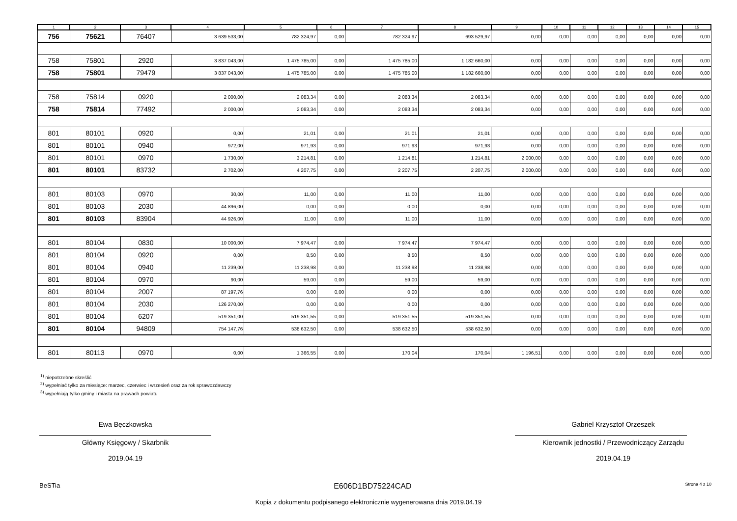| 1 | 2 | 3 | 4 | 5 | 6 | 7 | 8 | 9 | 10 | 11 | 12 | 13 | 14 | 15 |
| --- | --- | --- | --- | --- | --- | --- | --- | --- | --- | --- | --- | --- | --- | --- |
| 756 | 75621 | 76407 | 3 639 533,00 | 782 324,97 | 0,00 | 782 324,97 | 693 529,97 | 0,00 | 0,00 | 0,00 | 0,00 | 0,00 | 0,00 | 0,00 |
| 758 | 75801 | 2920 | 3 837 043,00 | 1 475 785,00 | 0,00 | 1 475 785,00 | 1 182 660,00 | 0,00 | 0,00 | 0,00 | 0,00 | 0,00 | 0,00 | 0,00 |
| 758 | 75801 | 79479 | 3 837 043,00 | 1 475 785,00 | 0,00 | 1 475 785,00 | 1 182 660,00 | 0,00 | 0,00 | 0,00 | 0,00 | 0,00 | 0,00 | 0,00 |
| 758 | 75814 | 0920 | 2 000,00 | 2 083,34 | 0,00 | 2 083,34 | 2 083,34 | 0,00 | 0,00 | 0,00 | 0,00 | 0,00 | 0,00 | 0,00 |
| 758 | 75814 | 77492 | 2 000,00 | 2 083,34 | 0,00 | 2 083,34 | 2 083,34 | 0,00 | 0,00 | 0,00 | 0,00 | 0,00 | 0,00 | 0,00 |
| 801 | 80101 | 0920 | 0,00 | 21,01 | 0,00 | 21,01 | 21,01 | 0,00 | 0,00 | 0,00 | 0,00 | 0,00 | 0,00 | 0,00 |
| 801 | 80101 | 0940 | 972,00 | 971,93 | 0,00 | 971,93 | 971,93 | 0,00 | 0,00 | 0,00 | 0,00 | 0,00 | 0,00 | 0,00 |
| 801 | 80101 | 0970 | 1 730,00 | 3 214,81 | 0,00 | 1 214,81 | 1 214,81 | 2 000,00 | 0,00 | 0,00 | 0,00 | 0,00 | 0,00 | 0,00 |
| 801 | 80101 | 83732 | 2 702,00 | 4 207,75 | 0,00 | 2 207,75 | 2 207,75 | 2 000,00 | 0,00 | 0,00 | 0,00 | 0,00 | 0,00 | 0,00 |
| 801 | 80103 | 0970 | 30,00 | 11,00 | 0,00 | 11,00 | 11,00 | 0,00 | 0,00 | 0,00 | 0,00 | 0,00 | 0,00 | 0,00 |
| 801 | 80103 | 2030 | 44 896,00 | 0,00 | 0,00 | 0,00 | 0,00 | 0,00 | 0,00 | 0,00 | 0,00 | 0,00 | 0,00 | 0,00 |
| 801 | 80103 | 83904 | 44 926,00 | 11,00 | 0,00 | 11,00 | 11,00 | 0,00 | 0,00 | 0,00 | 0,00 | 0,00 | 0,00 | 0,00 |
| 801 | 80104 | 0830 | 10 000,00 | 7 974,47 | 0,00 | 7 974,47 | 7 974,47 | 0,00 | 0,00 | 0,00 | 0,00 | 0,00 | 0,00 | 0,00 |
| 801 | 80104 | 0920 | 0,00 | 8,50 | 0,00 | 8,50 | 8,50 | 0,00 | 0,00 | 0,00 | 0,00 | 0,00 | 0,00 | 0,00 |
| 801 | 80104 | 0940 | 11 239,00 | 11 238,98 | 0,00 | 11 238,98 | 11 238,98 | 0,00 | 0,00 | 0,00 | 0,00 | 0,00 | 0,00 | 0,00 |
| 801 | 80104 | 0970 | 90,00 | 59,00 | 0,00 | 59,00 | 59,00 | 0,00 | 0,00 | 0,00 | 0,00 | 0,00 | 0,00 | 0,00 |
| 801 | 80104 | 2007 | 87 197,76 | 0,00 | 0,00 | 0,00 | 0,00 | 0,00 | 0,00 | 0,00 | 0,00 | 0,00 | 0,00 | 0,00 |
| 801 | 80104 | 2030 | 126 270,00 | 0,00 | 0,00 | 0,00 | 0,00 | 0,00 | 0,00 | 0,00 | 0,00 | 0,00 | 0,00 | 0,00 |
| 801 | 80104 | 6207 | 519 351,00 | 519 351,55 | 0,00 | 519 351,55 | 519 351,55 | 0,00 | 0,00 | 0,00 | 0,00 | 0,00 | 0,00 | 0,00 |
| 801 | 80104 | 94809 | 754 147,76 | 538 632,50 | 0,00 | 538 632,50 | 538 632,50 | 0,00 | 0,00 | 0,00 | 0,00 | 0,00 | 0,00 | 0,00 |
| 801 | 80113 | 0970 | 0,00 | 1 366,55 | 0,00 | 170,04 | 170,04 | 1 196,51 | 0,00 | 0,00 | 0,00 | 0,00 | 0,00 | 0,00 |
<sup>1)</sup> niepotrzebne skreślić
<sup>2)</sup> wypełniać tylko za miesiące: marzec, czerwiec i wrzesień oraz za rok sprawozdawczy
<sup>3)</sup> wypełniają tylko gminy i miasta na prawach powiatu
Ewa Bęczkowska
Główny Księgowy / Skarbnik
2019.04.19
Gabriel Krzysztof Orzeszek
Kierownik jednostki / Przewodniczący Zarządu
2019.04.19
BeSTia E606D1BD75224CAD Strona 4 z 10
Kopia z dokumentu podpisanego elektronicznie wygenerowana dnia 2019.04.19